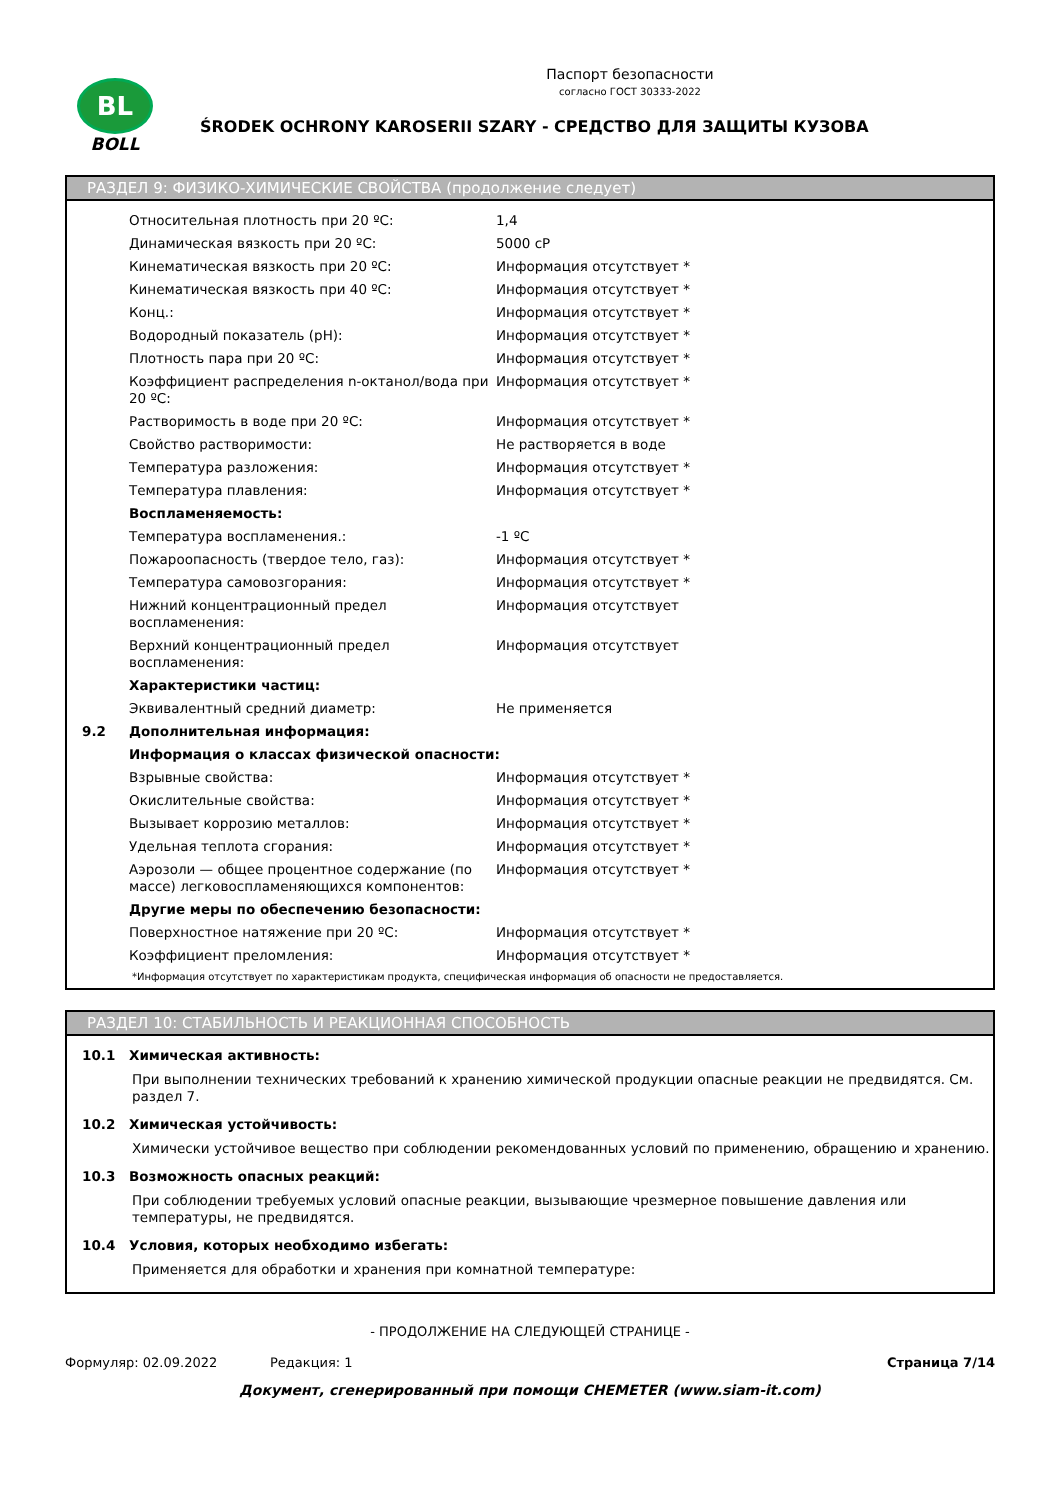BL
BOLL
Паспорт безопасности
согласно ГОСТ 30333-2022
ŚRODEK OCHRONY KAROSERII SZARY - СРЕДСТВО ДЛЯ ЗАЩИТЫ КУЗОВА
РАЗДЕЛ 9: ФИЗИКО-ХИМИЧЕСКИЕ СВОЙСТВА (продолжение следует)
| | Относительная плотность при 20 ºC: | 1,4 |
| | Динамическая вязкость при 20 ºC: | 5000 cP |
| | Кинематическая вязкость при 20 ºC: | Информация отсутствует * |
| | Кинематическая вязкость при 40 ºC: | Информация отсутствует * |
| | Конц.: | Информация отсутствует * |
| | Водородный показатель (pH): | Информация отсутствует * |
| | Плотность пара при 20 ºC: | Информация отсутствует * |
| | Коэффициент распределения n-октанол/вода при 20 ºC: | Информация отсутствует * |
| | Растворимость в воде при 20 ºC: | Информация отсутствует * |
| | Свойство растворимости: | Не растворяется в воде |
| | Температура разложения: | Информация отсутствует * |
| | Температура плавления: | Информация отсутствует * |
| | Воспламеняемость: | |
| | Температура воспламенения.: | -1 ºC |
| | Пожароопасность (твердое тело, газ): | Информация отсутствует * |
| | Температура самовозгорания: | Информация отсутствует * |
| | Нижний концентрационный предел воспламенения: | Информация отсутствует |
| | Верхний концентрационный предел воспламенения: | Информация отсутствует |
| | Характеристики частиц: | |
| | Эквивалентный средний диаметр: | Не применяется |
| 9.2 | Дополнительная информация: | |
| | Информация о классах физической опасности: | |
| | Взрывные свойства: | Информация отсутствует * |
| | Окислительные свойства: | Информация отсутствует * |
| | Вызывает коррозию металлов: | Информация отсутствует * |
| | Удельная теплота сгорания: | Информация отсутствует * |
| | Аэрозоли — общее процентное содержание (по массе) легковоспламеняющихся компонентов: | Информация отсутствует * |
| | Другие меры по обеспечению безопасности: | |
| | Поверхностное натяжение при 20 ºC: | Информация отсутствует * |
| | Коэффициент преломления: | Информация отсутствует * |
*Информация отсутствует по характеристикам продукта, специфическая информация об опасности не предоставляется.
РАЗДЕЛ 10: СТАБИЛЬНОСТЬ И РЕАКЦИОННАЯ СПОСОБНОСТЬ
| 10.1 | Химическая активность: |
При выполнении технических требований к хранению химической продукции опасные реакции не предвидятся. См. раздел 7.
| 10.2 | Химическая устойчивость: |
Химически устойчивое вещество при соблюдении рекомендованных условий по применению, обращению и хранению.
| 10.3 | Возможность опасных реакций: |
При соблюдении требуемых условий опасные реакции, вызывающие чрезмерное повышение давления или температуры, не предвидятся.
| 10.4 | Условия, которых необходимо избегать: |
Применяется для обработки и хранения при комнатной температуре:
- ПРОДОЛЖЕНИЕ НА СЛЕДУЮЩЕЙ СТРАНИЦЕ -
Формуляр: 02.09.2022 Редакция: 1 Страница 7/14
Документ, сгенерированный при помощи CHEMETER (www.siam-it.com)